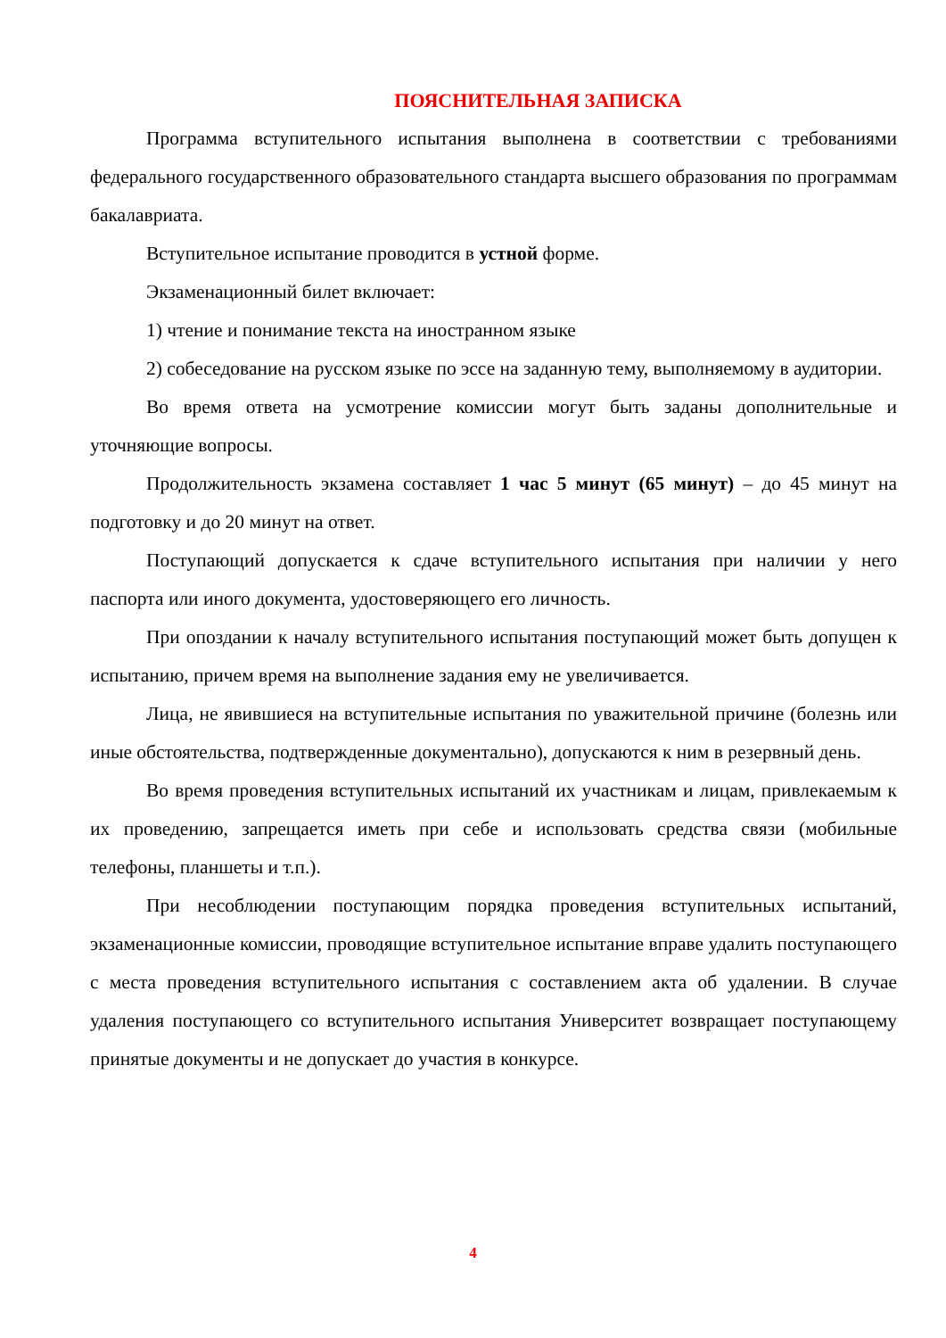ПОЯСНИТЕЛЬНАЯ ЗАПИСКА
Программа вступительного испытания выполнена в соответствии с требованиями федерального государственного образовательного стандарта высшего образования по программам бакалавриата.
Вступительное испытание проводится в устной форме.
Экзаменационный билет включает:
1) чтение и понимание текста на иностранном языке
2) собеседование на русском языке по эссе на заданную тему, выполняемому в аудитории.
Во время ответа на усмотрение комиссии могут быть заданы дополнительные и уточняющие вопросы.
Продолжительность экзамена составляет 1 час 5 минут (65 минут) – до 45 минут на подготовку и до 20 минут на ответ.
Поступающий допускается к сдаче вступительного испытания при наличии у него паспорта или иного документа, удостоверяющего его личность.
При опоздании к началу вступительного испытания поступающий может быть допущен к испытанию, причем время на выполнение задания ему не увеличивается.
Лица, не явившиеся на вступительные испытания по уважительной причине (болезнь или иные обстоятельства, подтвержденные документально), допускаются к ним в резервный день.
Во время проведения вступительных испытаний их участникам и лицам, привлекаемым к их проведению, запрещается иметь при себе и использовать средства связи (мобильные телефоны, планшеты и т.п.).
При несоблюдении поступающим порядка проведения вступительных испытаний, экзаменационные комиссии, проводящие вступительное испытание вправе удалить поступающего с места проведения вступительного испытания с составлением акта об удалении. В случае удаления поступающего со вступительного испытания Университет возвращает поступающему принятые документы и не допускает до участия в конкурсе.
4